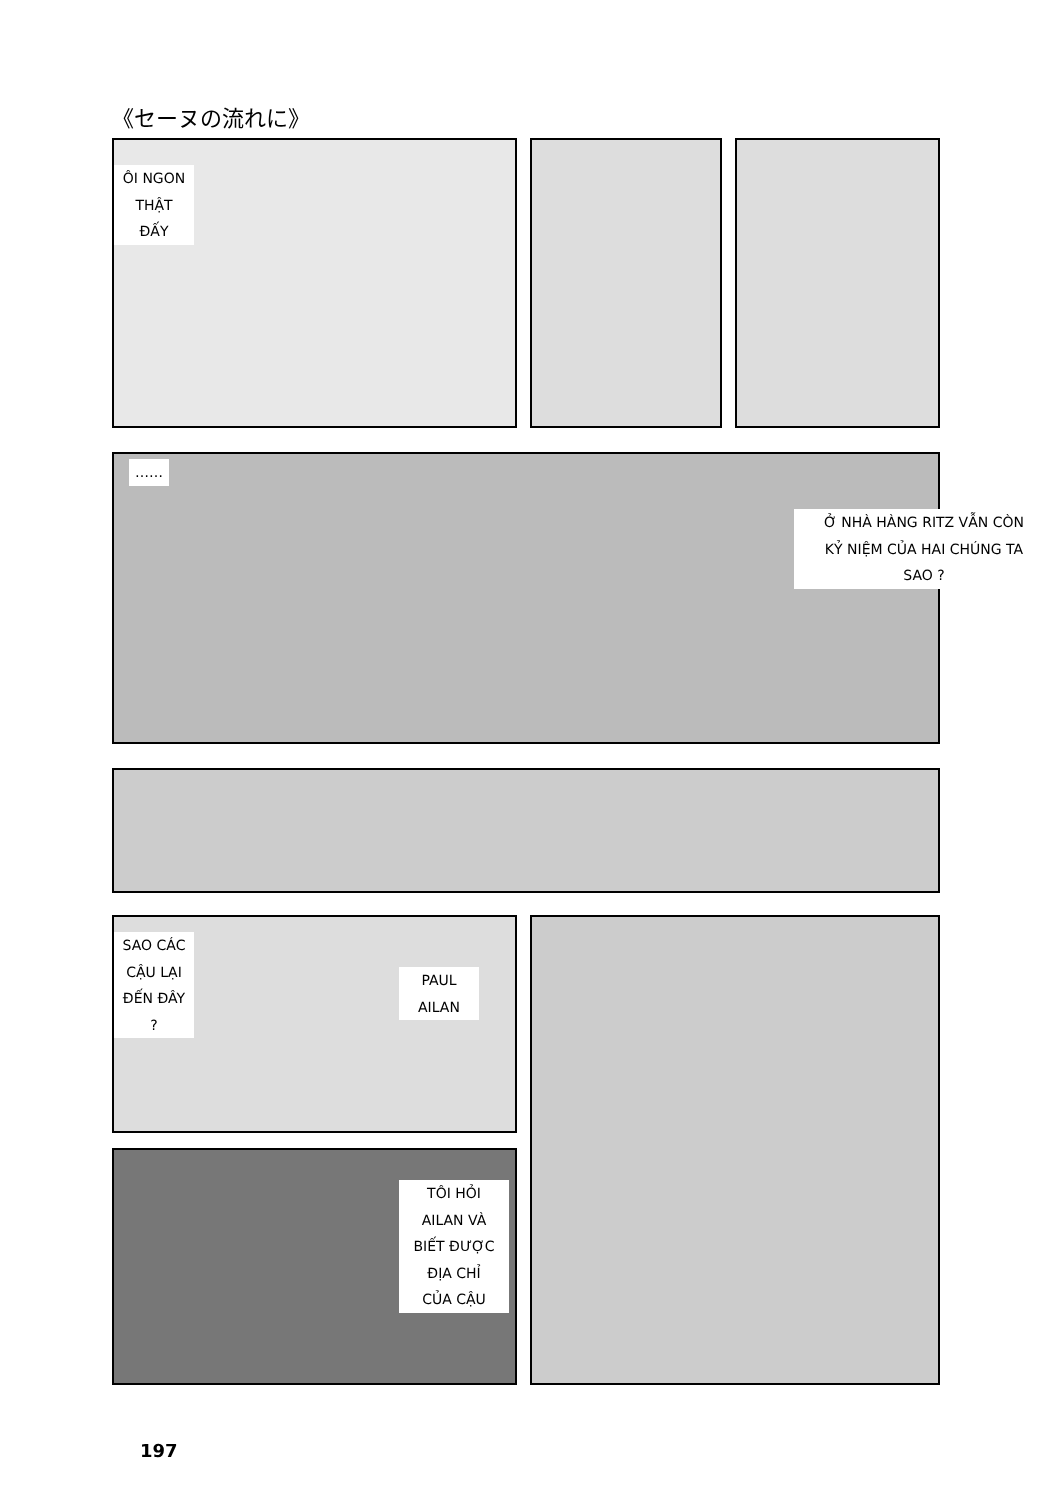《セーヌの流れに》
ÔI NGON
THẬT
ĐẤY
……
Ở NHÀ HÀNG RITZ VẪN CÒN
KỶ NIỆM CỦA HAI CHÚNG TA
SAO ?
SAO CÁC
CẬU LẠI
ĐẾN ĐÂY
?
PAUL
AILAN
TÔI HỎI
AILAN VÀ
BIẾT ĐƯỢC
ĐỊA CHỈ
CỦA CẬU
197